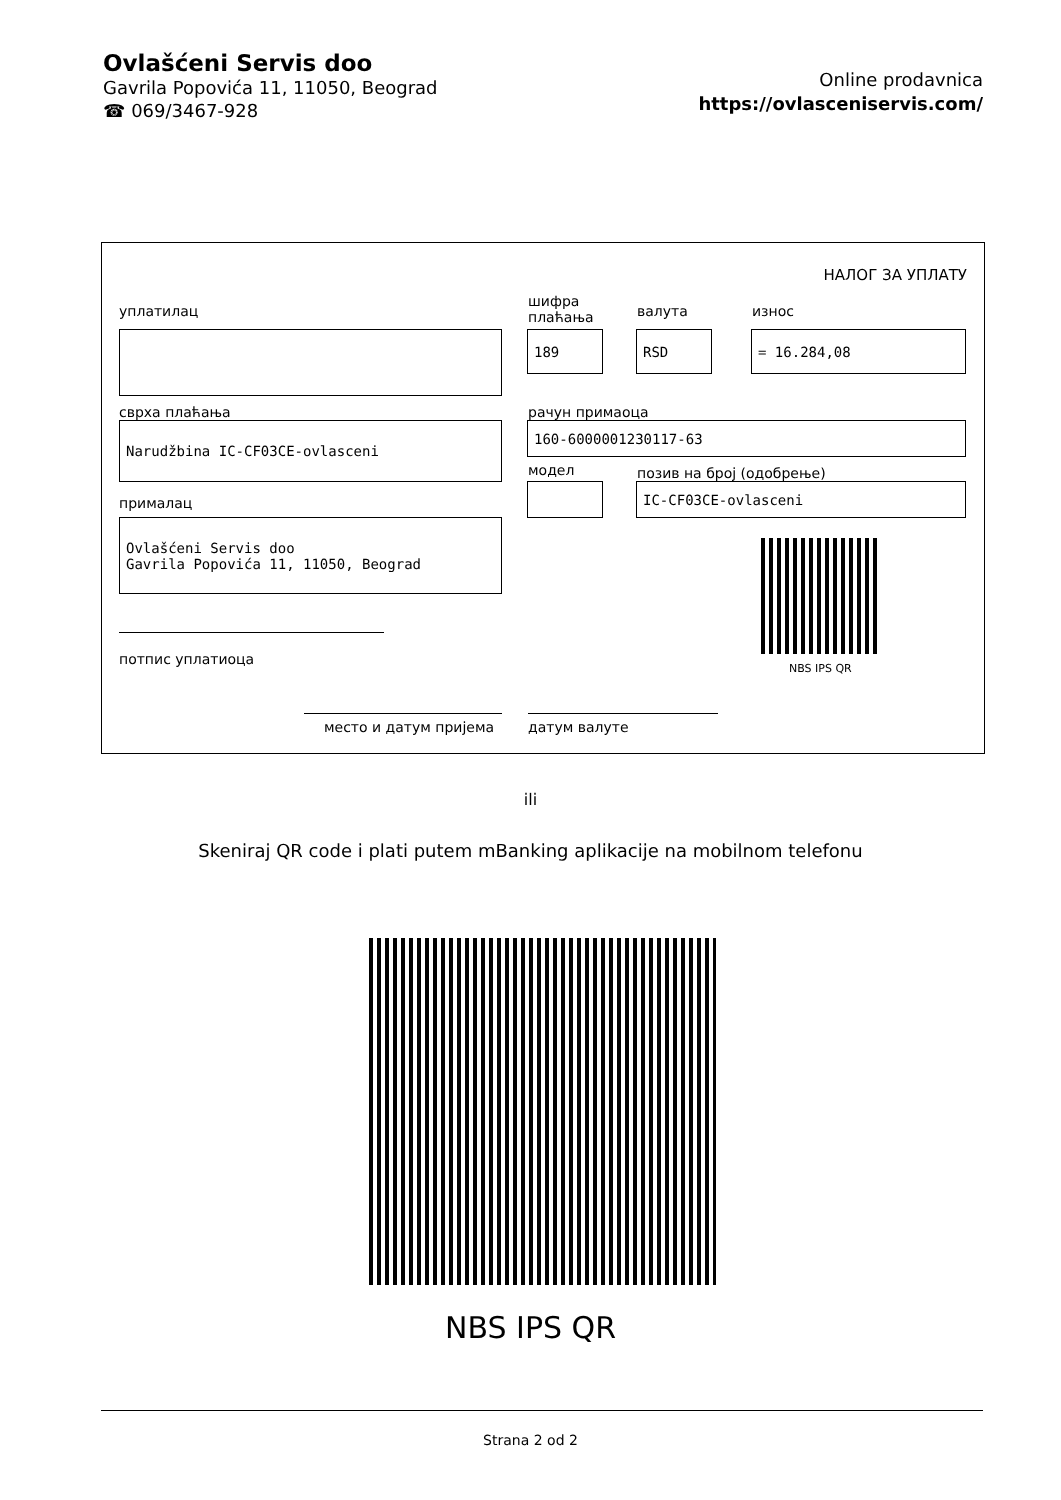Ovlašćeni Servis doo
Gavrila Popovića 11, 11050, Beograd
☎ 069/3467-928
Online prodavnica
https://ovlasceniservis.com/
НАЛОГ ЗА УПЛАТУ
уплатилац
шифра
плаћања
валута износ
189
RSD
= 16.284,08
сврха плаћања рачун примаоца
Narudžbina IC-CF03CE-ovlasceni
160-6000001230117-63
модел позив на број (одобрење)
IC-CF03CE-ovlasceni
прималац
Ovlašćeni Servis doo Gavrila Popovića 11, 11050, Beograd
NBS IPS QR
потпис уплатиоца
место и датум пријема датум валуте
ili
Skeniraj QR code i plati putem mBanking aplikacije na mobilnom telefonu
NBS IPS QR
Strana 2 od 2